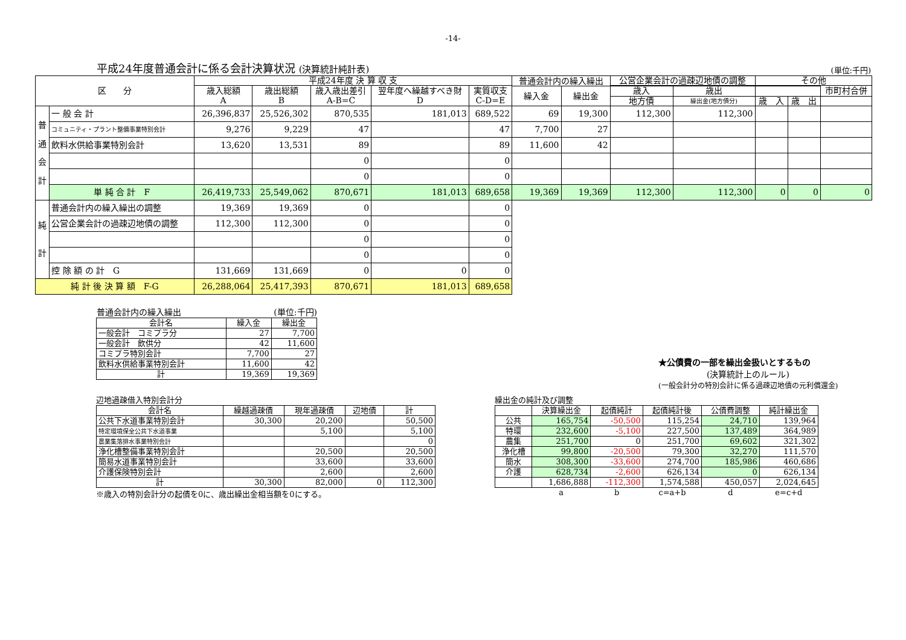-14-
平成24年度普通会計に係る会計決算状況 (決算統計純計表)
(単位:千円)
| 区 分 | | 平成24年度 決 算 収 支 | | | | | 普通会計内の繰入繰出 | | 公営企業会計の過疎辺地債の調整 | | その他 | | |
| --- | --- | --- | --- | --- | --- | --- | --- | --- | --- | --- | --- | --- | --- |
| | | 歳入総額 A | 歳出総額 B | 歳入歳出差引 A-B=C | 翌年度へ繰越すべき財 D | 実質収支 C-D=E | | | | | | | 市町村合併 |
| | | | | | | | 繰入金 | 繰出金 | 歳入 | 歳出 | | | |
| | | | | | | | | | 地方債 | 繰出金(地方債分) | 歳 入 | 歳 出 | |
| 普 通 会 計 | 一 般 会 計 | 26,396,837 | 25,526,302 | 870,535 | 181,013 | 689,522 | 69 | 19,300 | 112,300 | 112,300 | | | |
| | コミュニティ・プラント整備事業特別会計 | 9,276 | 9,229 | 47 | | 47 | 7,700 | 27 | | | | | |
| | 飲料水供給事業特別会計 | 13,620 | 13,531 | 89 | | 89 | 11,600 | 42 | | | | | |
| | | | | 0 | | 0 | | | | | | | |
| | | | | 0 | | 0 | | | | | | | |
| | 単 純 合 計 F | 26,419,733 | 25,549,062 | 870,671 | 181,013 | 689,658 | 19,369 | 19,369 | 112,300 | 112,300 | 0 | 0 | 0 |
| 純 計 | 普通会計内の繰入繰出の調整 | 19,369 | 19,369 | 0 | | 0 | | | | | | | |
| | 公営企業会計の過疎辺地債の調整 | 112,300 | 112,300 | 0 | | 0 | | | | | | | |
| | | | | 0 | | 0 | | | | | | | |
| | | | | 0 | | 0 | | | | | | | |
| | 控 除 額 の 計 G | 131,669 | 131,669 | 0 | 0 | 0 | | | | | | | |
| 純 計 後 決 算 額 F-G | | 26,288,064 | 25,417,393 | 870,671 | 181,013 | 689,658 | | | | | | | |
普通会計内の繰入繰出 (単位:千円)
| 会計名 | 繰入金 | 繰出金 |
| 一般会計 コミプラ分 | 27 | 7,700 |
| 一般会計 飲供分 | 42 | 11,600 |
| コミプラ特別会計 | 7,700 | 27 |
| 飲料水供給事業特別会計 | 11,600 | 42 |
| 計 | 19,369 | 19,369 |
★公債費の一部を繰出金扱いとするもの
(決算統計上のルール)
(一般会計分の特別会計に係る過疎辺地債の元利償還金)
辺地過疎借入特別会計分
| 会計名 | 繰越過疎債 | 現年過疎債 | 辺地債 | 計 |
| 公共下水道事業特別会計 | 30,300 | 20,200 | | 50,500 |
| 特定環境保全公共下水道事業 | | 5,100 | | 5,100 |
| 農業集落排水事業特別会計 | | | | 0 |
| 浄化槽整備事業特別会計 | | 20,500 | | 20,500 |
| 簡易水道事業特別会計 | | 33,600 | | 33,600 |
| 介護保険特別会計 | | 2,600 | | 2,600 |
| 計 | 30,300 | 82,000 | 0 | 112,300 |
※歳入の特別会計分の起債を0に、歳出繰出金相当額を0にする。
繰出金の純計及び調整
| | 決算繰出金 | 起債純計 | 起債純計後 | 公債費調整 | 純計繰出金 |
| 公共 | 165,754 | -50,500 | 115,254 | 24,710 | 139,964 |
| 特環 | 232,600 | -5,100 | 227,500 | 137,489 | 364,989 |
| 農集 | 251,700 | 0 | 251,700 | 69,602 | 321,302 |
| 浄化槽 | 99,800 | -20,500 | 79,300 | 32,270 | 111,570 |
| 簡水 | 308,300 | -33,600 | 274,700 | 185,986 | 460,686 |
| 介護 | 628,734 | -2,600 | 626,134 | 0 | 626,134 |
| | 1,686,888 | -112,300 | 1,574,588 | 450,057 | 2,024,645 |
| | a | b | c=a+b | d | e=c+d |